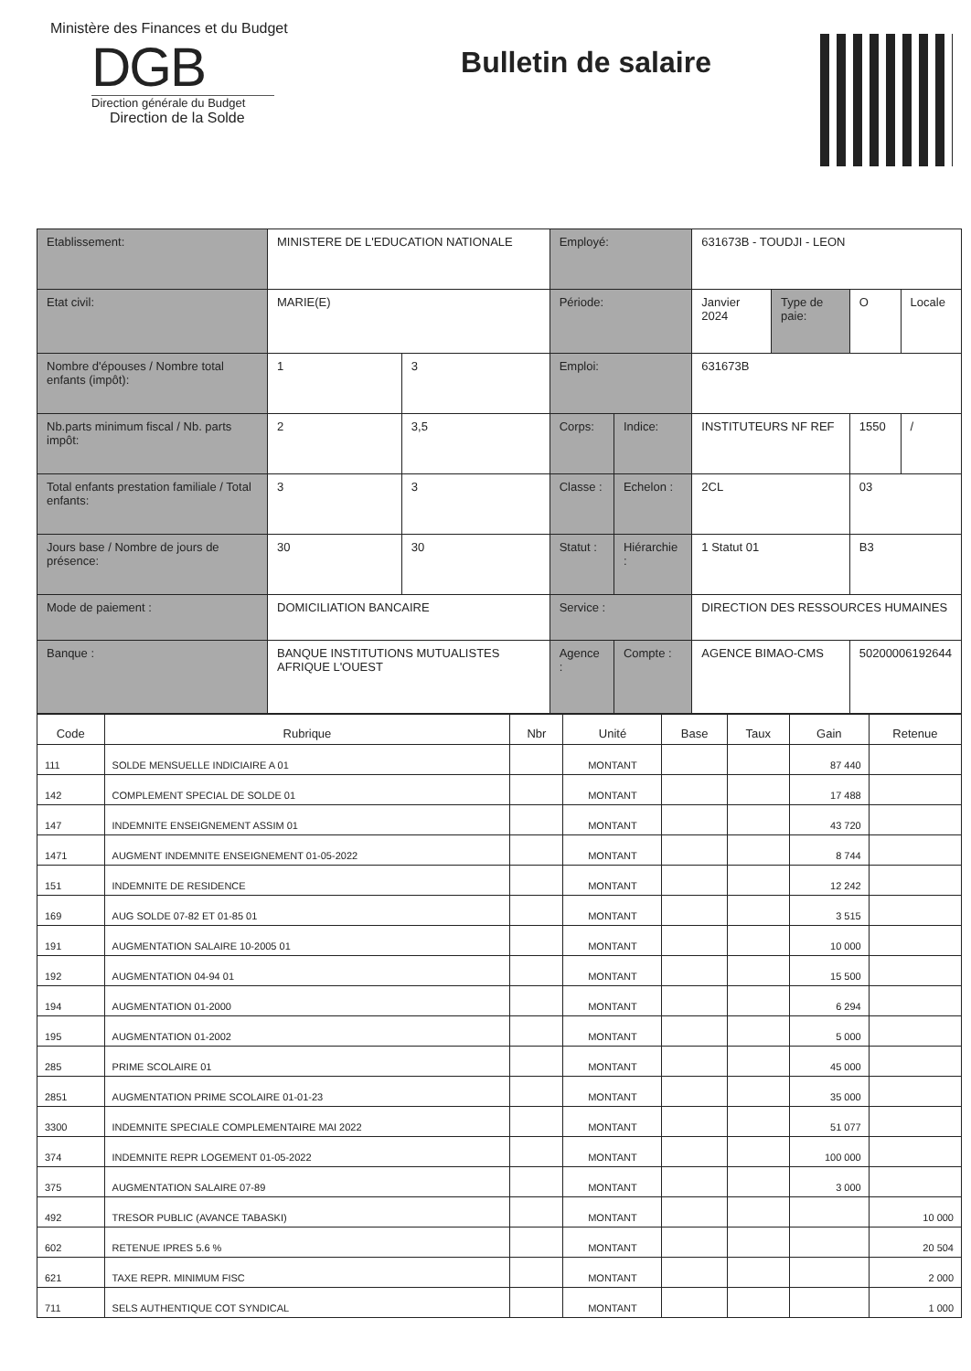Ministère des Finances et du Budget
DGB
Direction générale du Budget
Direction de la Solde
Bulletin de salaire
| Etablissement: | MINISTERE DE L'EDUCATION NATIONALE | | Employé: | | 631673B - TOUDJI - LEON | | | |
| Etat civil: | MARIE(E) | | Période: | | Janvier 2024 | Type de paie: | O | Locale |
| Nombre d'épouses / Nombre total enfants (impôt): | 1 | 3 | Emploi: | | 631673B | | | |
| Nb.parts minimum fiscal / Nb. parts impôt: | 2 | 3,5 | Corps: | Indice: | INSTITUTEURS NF REF | | 1550 | / |
| Total enfants prestation familiale / Total enfants: | 3 | 3 | Classe : | Echelon : | 2CL | | 03 | |
| Jours base / Nombre de jours de présence: | 30 | 30 | Statut : | Hiérarchie : | 1 Statut 01 | | B3 | |
| Mode de paiement : | DOMICILIATION BANCAIRE | | Service : | | DIRECTION DES RESSOURCES HUMAINES | | | |
| Banque : | BANQUE INSTITUTIONS MUTUALISTES AFRIQUE L'OUEST | | Agence : | Compte : | AGENCE BIMAO-CMS | | 50200006192644 | |
| Code | Rubrique | Nbr | Unité | Base | Taux | Gain | Retenue |
| --- | --- | --- | --- | --- | --- | --- | --- |
| 111 | SOLDE MENSUELLE INDICIAIRE A 01 | | MONTANT | | | 87 440 | |
| 142 | COMPLEMENT SPECIAL DE SOLDE 01 | | MONTANT | | | 17 488 | |
| 147 | INDEMNITE ENSEIGNEMENT ASSIM 01 | | MONTANT | | | 43 720 | |
| 1471 | AUGMENT INDEMNITE ENSEIGNEMENT 01-05-2022 | | MONTANT | | | 8 744 | |
| 151 | INDEMNITE DE RESIDENCE | | MONTANT | | | 12 242 | |
| 169 | AUG SOLDE 07-82 ET 01-85 01 | | MONTANT | | | 3 515 | |
| 191 | AUGMENTATION SALAIRE 10-2005 01 | | MONTANT | | | 10 000 | |
| 192 | AUGMENTATION 04-94 01 | | MONTANT | | | 15 500 | |
| 194 | AUGMENTATION 01-2000 | | MONTANT | | | 6 294 | |
| 195 | AUGMENTATION 01-2002 | | MONTANT | | | 5 000 | |
| 285 | PRIME SCOLAIRE 01 | | MONTANT | | | 45 000 | |
| 2851 | AUGMENTATION PRIME SCOLAIRE 01-01-23 | | MONTANT | | | 35 000 | |
| 3300 | INDEMNITE SPECIALE COMPLEMENTAIRE MAI 2022 | | MONTANT | | | 51 077 | |
| 374 | INDEMNITE REPR LOGEMENT 01-05-2022 | | MONTANT | | | 100 000 | |
| 375 | AUGMENTATION SALAIRE 07-89 | | MONTANT | | | 3 000 | |
| 492 | TRESOR PUBLIC (AVANCE TABASKI) | | MONTANT | | | | 10 000 |
| 602 | RETENUE IPRES 5.6 % | | MONTANT | | | | 20 504 |
| 621 | TAXE REPR. MINIMUM FISC | | MONTANT | | | | 2 000 |
| 711 | SELS AUTHENTIQUE COT SYNDICAL | | MONTANT | | | | 1 000 |